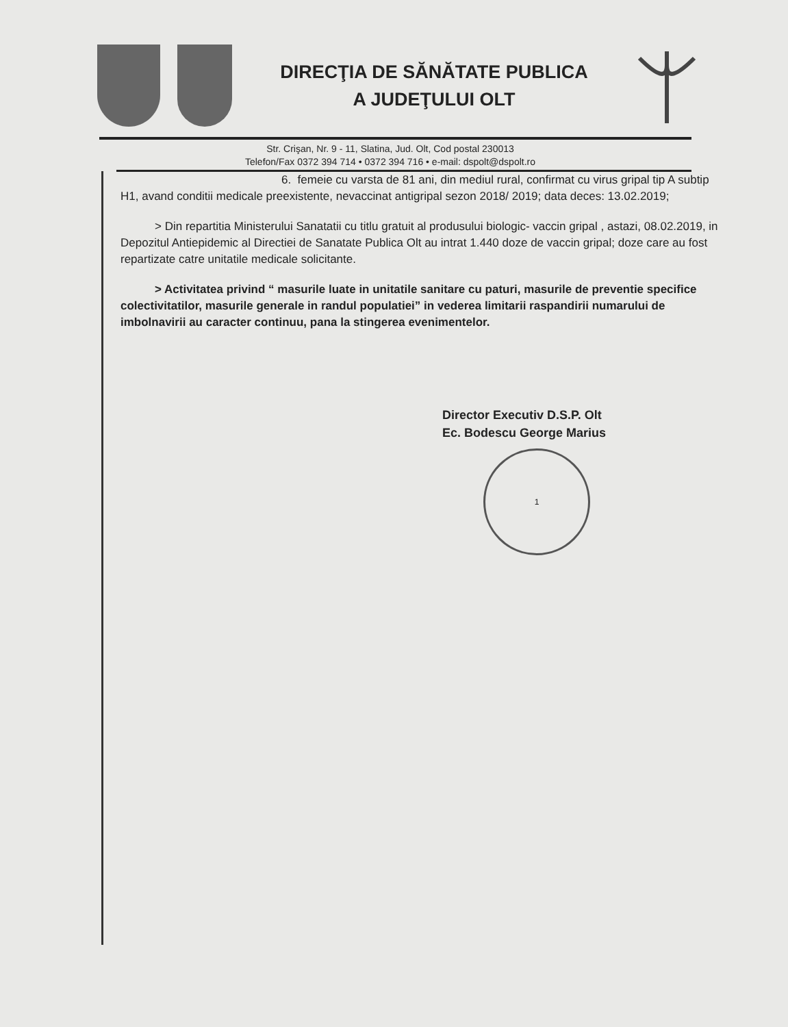DIRECŢIA DE SĂNĂTATE PUBLICA
A JUDEŢULUI OLT
Str. Crişan, Nr. 9 - 11, Slatina, Jud. Olt, Cod postal 230013
Telefon/Fax 0372 394 714 • 0372 394 716 • e-mail: dspolt@dspolt.ro
6. femeie cu varsta de 81 ani, din mediul rural, confirmat cu virus gripal tip A subtip H1, avand conditii medicale preexistente, nevaccinat antigripal sezon 2018/ 2019; data deces: 13.02.2019;
> Din repartitia Ministerului Sanatatii cu titlu gratuit al produsului biologic- vaccin gripal , astazi, 08.02.2019, in Depozitul Antiepidemic al Directiei de Sanatate Publica Olt au intrat 1.440 doze de vaccin gripal; doze care au fost repartizate catre unitatile medicale solicitante.
> Activitatea privind “ masurile luate in unitatile sanitare cu paturi, masurile de preventie specifice colectivitatilor, masurile generale in randul populatiei” in vederea limitarii raspandirii numarului de imbolnavirii au caracter continuu, pana la stingerea evenimentelor.
Director Executiv D.S.P. Olt
Ec. Bodescu George Marius
1